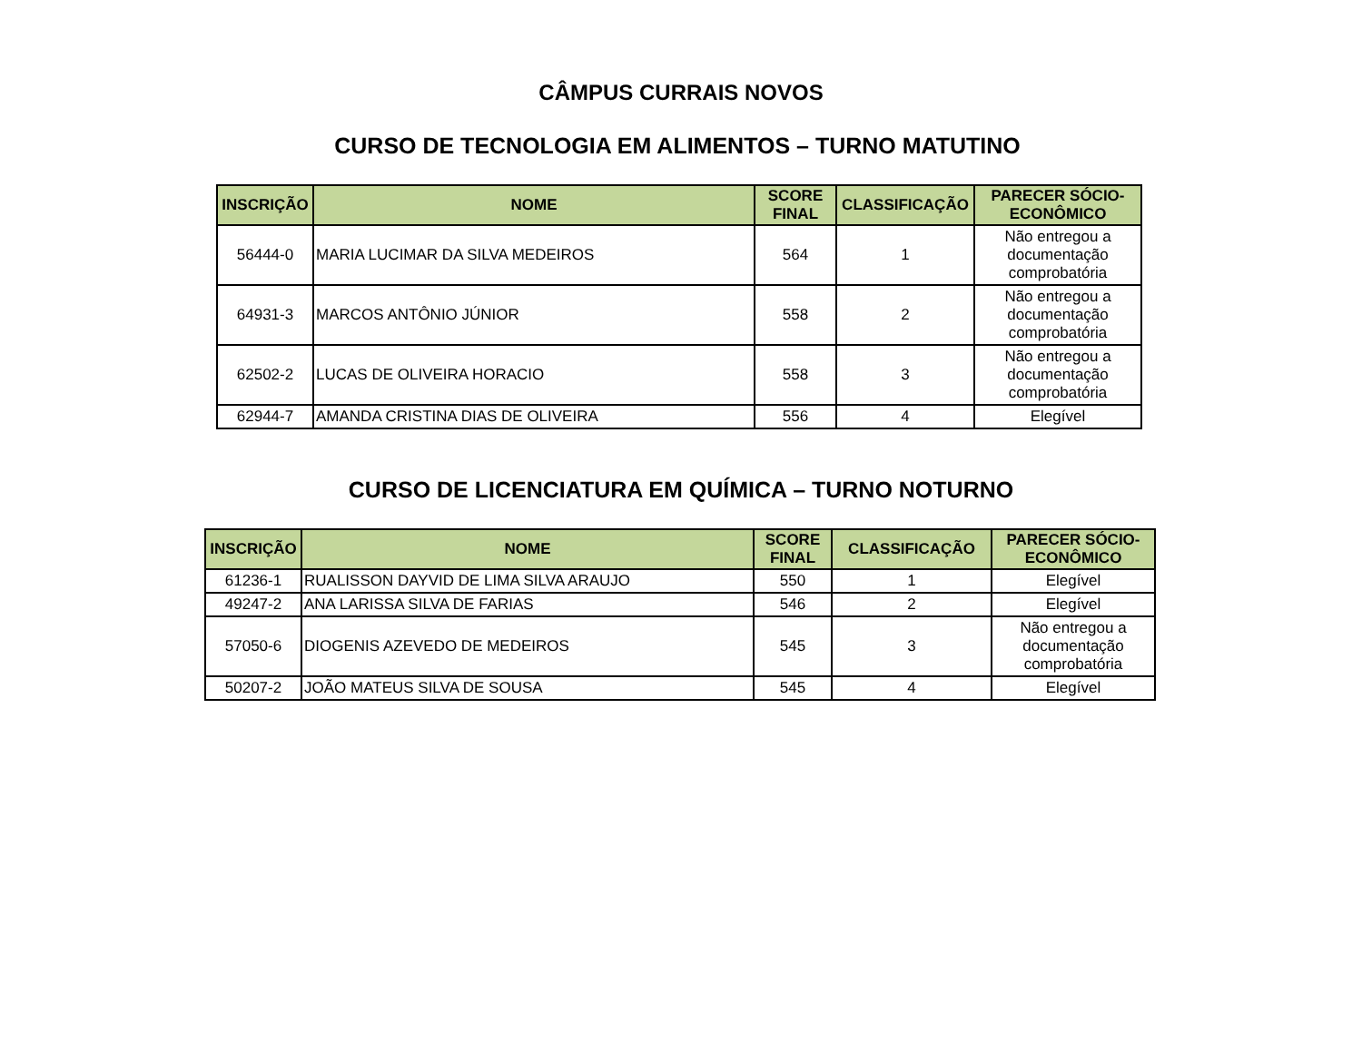CÂMPUS CURRAIS NOVOS
CURSO DE TECNOLOGIA EM ALIMENTOS – TURNO MATUTINO
| INSCRIÇÃO | NOME | SCORE FINAL | CLASSIFICAÇÃO | PARECER SÓCIO-ECONÔMICO |
| --- | --- | --- | --- | --- |
| 56444-0 | MARIA LUCIMAR DA SILVA MEDEIROS | 564 | 1 | Não entregou a documentação comprobatória |
| 64931-3 | MARCOS ANTÔNIO JÚNIOR | 558 | 2 | Não entregou a documentação comprobatória |
| 62502-2 | LUCAS DE OLIVEIRA HORACIO | 558 | 3 | Não entregou a documentação comprobatória |
| 62944-7 | AMANDA CRISTINA DIAS DE OLIVEIRA | 556 | 4 | Elegível |
CURSO DE LICENCIATURA EM QUÍMICA – TURNO NOTURNO
| INSCRIÇÃO | NOME | SCORE FINAL | CLASSIFICAÇÃO | PARECER SÓCIO-ECONÔMICO |
| --- | --- | --- | --- | --- |
| 61236-1 | RUALISSON DAYVID DE LIMA SILVA ARAUJO | 550 | 1 | Elegível |
| 49247-2 | ANA LARISSA SILVA DE FARIAS | 546 | 2 | Elegível |
| 57050-6 | DIOGENIS AZEVEDO DE MEDEIROS | 545 | 3 | Não entregou a documentação comprobatória |
| 50207-2 | JOÃO MATEUS SILVA DE SOUSA | 545 | 4 | Elegível |